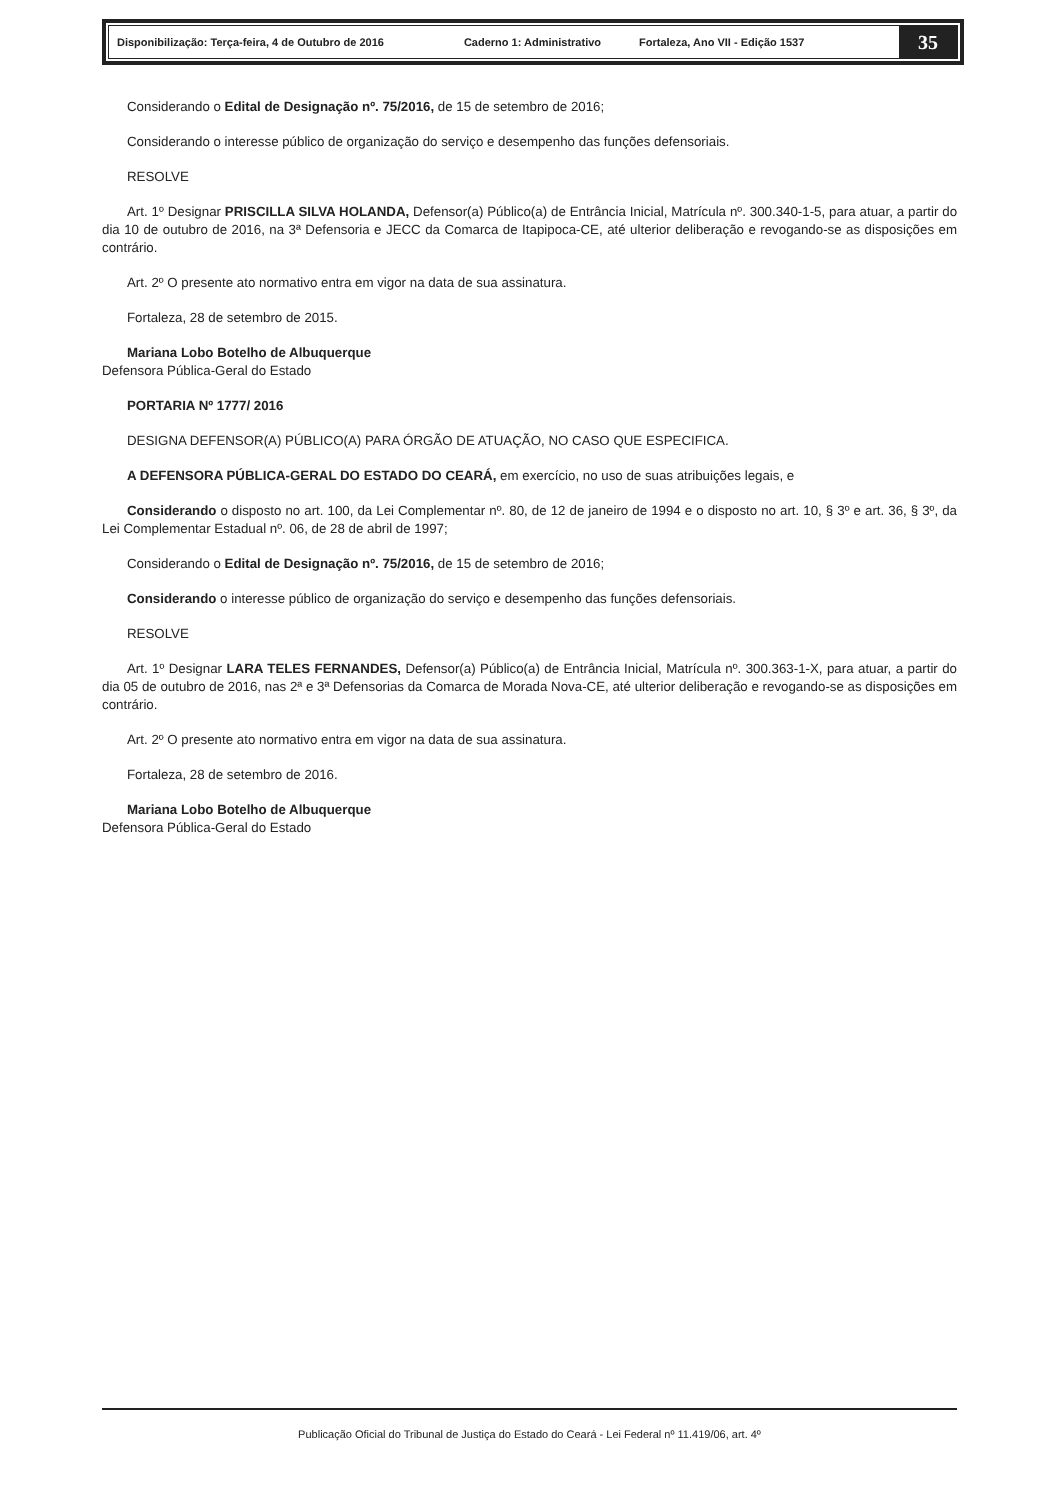Disponibilização: Terça-feira, 4 de Outubro de 2016 Caderno 1: Administrativo Fortaleza, Ano VII - Edição 1537
35
Considerando o Edital de Designação nº. 75/2016, de 15 de setembro de 2016;
Considerando o interesse público de organização do serviço e desempenho das funções defensoriais.
RESOLVE
Art. 1º Designar PRISCILLA SILVA HOLANDA, Defensor(a) Público(a) de Entrância Inicial, Matrícula nº. 300.340-1-5, para atuar, a partir do dia 10 de outubro de 2016, na 3ª Defensoria e JECC da Comarca de Itapipoca-CE, até ulterior deliberação e revogando-se as disposições em contrário.
Art. 2º O presente ato normativo entra em vigor na data de sua assinatura.
Fortaleza, 28 de setembro de 2015.
Mariana Lobo Botelho de Albuquerque
Defensora Pública-Geral do Estado
PORTARIA Nº 1777/ 2016
DESIGNA DEFENSOR(A) PÚBLICO(A) PARA ÓRGÃO DE ATUAÇÃO, NO CASO QUE ESPECIFICA.
A DEFENSORA PÚBLICA-GERAL DO ESTADO DO CEARÁ, em exercício, no uso de suas atribuições legais, e
Considerando o disposto no art. 100, da Lei Complementar nº. 80, de 12 de janeiro de 1994 e o disposto no art. 10, § 3º e art. 36, § 3º, da Lei Complementar Estadual nº. 06, de 28 de abril de 1997;
Considerando o Edital de Designação nº. 75/2016, de 15 de setembro de 2016;
Considerando o interesse público de organização do serviço e desempenho das funções defensoriais.
RESOLVE
Art. 1º Designar LARA TELES FERNANDES, Defensor(a) Público(a) de Entrância Inicial, Matrícula nº. 300.363-1-X, para atuar, a partir do dia 05 de outubro de 2016, nas 2ª e 3ª Defensorias da Comarca de Morada Nova-CE, até ulterior deliberação e revogando-se as disposições em contrário.
Art. 2º O presente ato normativo entra em vigor na data de sua assinatura.
Fortaleza, 28 de setembro de 2016.
Mariana Lobo Botelho de Albuquerque
Defensora Pública-Geral do Estado
Publicação Oficial do Tribunal de Justiça do Estado do Ceará - Lei Federal nº 11.419/06, art. 4º